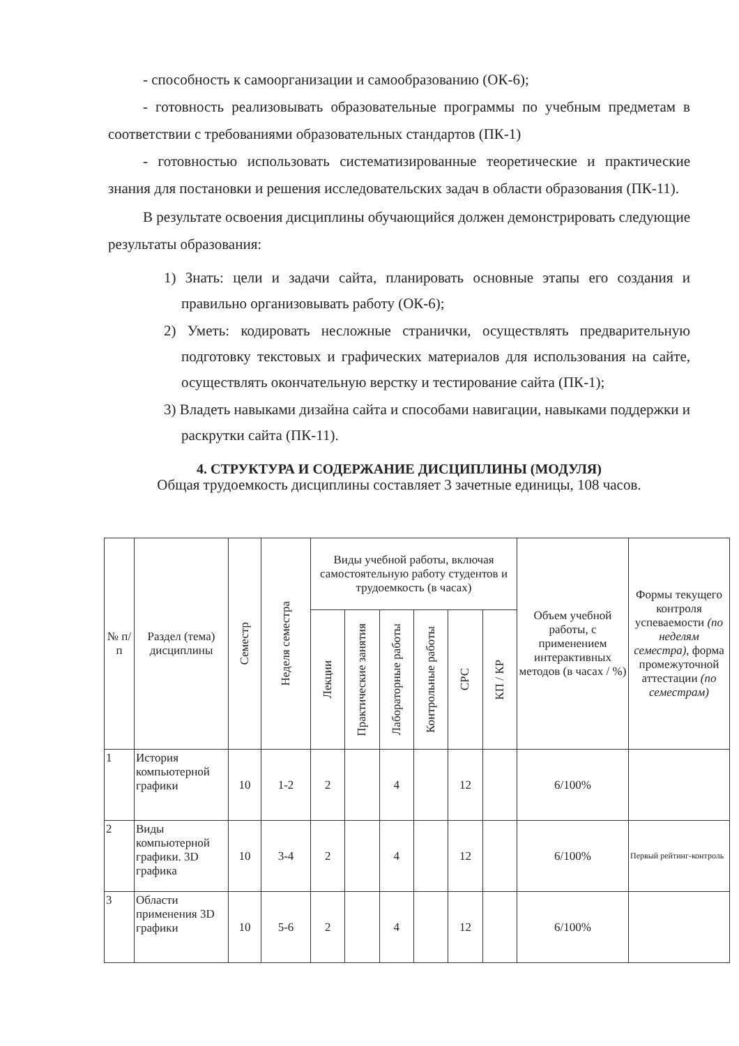- способность к самоорганизации и самообразованию (ОК-6);
- готовность реализовывать образовательные программы по учебным предметам в соответствии с требованиями образовательных стандартов (ПК-1)
- готовностью использовать систематизированные теоретические и практические знания для постановки и решения исследовательских задач в области образования (ПК-11).
В результате освоения дисциплины обучающийся должен демонстрировать следующие результаты образования:
1) Знать: цели и задачи сайта, планировать основные этапы его создания и правильно организовывать работу (ОК-6);
2) Уметь: кодировать несложные странички, осуществлять предварительную подготовку текстовых и графических материалов для использования на сайте, осуществлять окончательную верстку и тестирование сайта (ПК-1);
3) Владеть навыками дизайна сайта и способами навигации, навыками поддержки и раскрутки сайта (ПК-11).
4. СТРУКТУРА И СОДЕРЖАНИЕ ДИСЦИПЛИНЫ (МОДУЛЯ)
Общая трудоемкость дисциплины составляет 3 зачетные единицы, 108 часов.
| № п/п | Раздел (тема) дисциплины | Семестр | Неделя семестра | Виды учебной работы, включая самостоятельную работу студентов и трудоемкость (в часах) | | | | | | Объем учебной работы, с применением интерактивных методов (в часах / %) | Формы текущего контроля успеваемости (по неделям семестра), форма промежуточной аттестации (по семестрам) |
| --- | --- | --- | --- | --- | --- | --- | --- | --- | --- | --- | --- |
| | | | | Лекции | Практические занятия | Лабораторные работы | Контрольные работы | СРС | КП / КР | | |
| 1 | История компьютерной графики | 10 | 1-2 | 2 | | 4 | | 12 | | 6/100% | |
| 2 | Виды компьютерной графики. 3D графика | 10 | 3-4 | 2 | | 4 | | 12 | | 6/100% | Первый рейтинг-контроль |
| 3 | Области применения 3D графики | 10 | 5-6 | 2 | | 4 | | 12 | | 6/100% | |